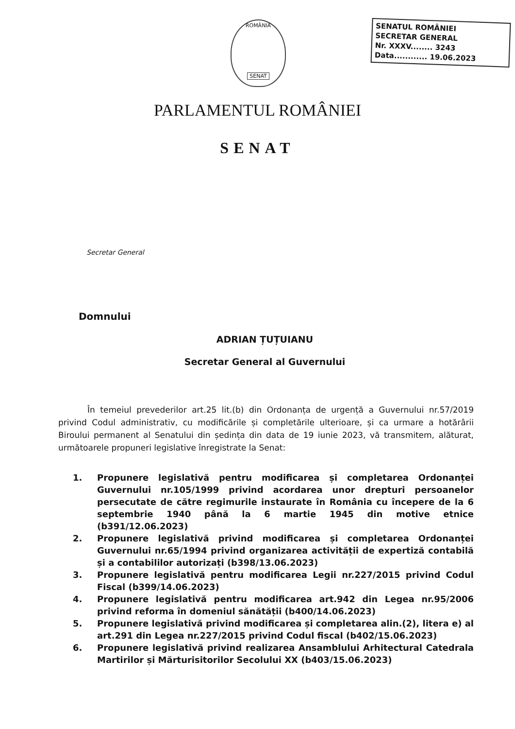ROMÂNIA
SENAT
SENATUL ROMÂNIEI
SECRETAR GENERAL
Nr. XXXV........ 3243
Data............ 19.06.2023
PARLAMENTUL ROMÂNIEI
SENAT
Secretar General
Domnului
ADRIAN ȚUȚUIANU
Secretar General al Guvernului
În temeiul prevederilor art.25 lit.(b) din Ordonanța de urgență a Guvernului nr.57/2019 privind Codul administrativ, cu modificările și completările ulterioare, și ca urmare a hotărârii Biroului permanent al Senatului din ședința din data de 19 iunie 2023, vă transmitem, alăturat, următoarele propuneri legislative înregistrate la Senat:
1. Propunere legislativă pentru modificarea și completarea Ordonanței Guvernului nr.105/1999 privind acordarea unor drepturi persoanelor persecutate de către regimurile instaurate în România cu începere de la 6 septembrie 1940 până la 6 martie 1945 din motive etnice (b391/12.06.2023)
2. Propunere legislativă privind modificarea și completarea Ordonanței Guvernului nr.65/1994 privind organizarea activității de expertiză contabilă și a contabililor autorizați (b398/13.06.2023)
3. Propunere legislativă pentru modificarea Legii nr.227/2015 privind Codul Fiscal (b399/14.06.2023)
4. Propunere legislativă pentru modificarea art.942 din Legea nr.95/2006 privind reforma în domeniul sănătății (b400/14.06.2023)
5. Propunere legislativă privind modificarea și completarea alin.(2), litera e) al art.291 din Legea nr.227/2015 privind Codul fiscal (b402/15.06.2023)
6. Propunere legislativă privind realizarea Ansamblului Arhitectural Catedrala Martirilor și Mărturisitorilor Secolului XX (b403/15.06.2023)